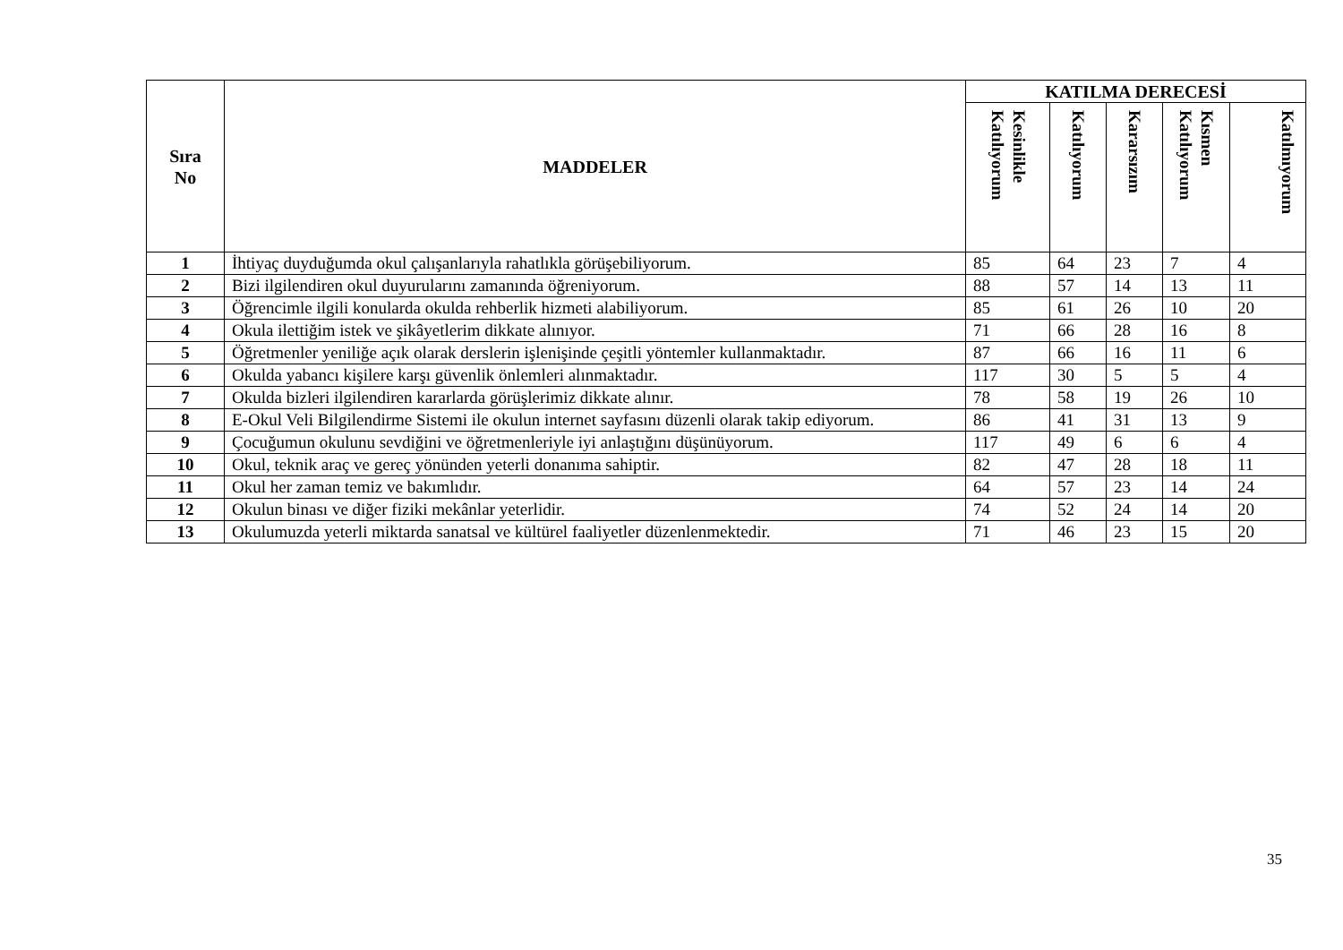| Sıra No | MADDELER | KATILMA DERECESİ | | | | |
| --- | --- | --- | --- | --- | --- | --- |
| | | Kesinlikle Katılıyorum | Katılıyorum | Kararsızım | Kısmen Katılıyorum | Katılmıyorum |
| 1 | İhtiyaç duyduğumda okul çalışanlarıyla rahatlıkla görüşebiliyorum. | 85 | 64 | 23 | 7 | 4 |
| 2 | Bizi ilgilendiren okul duyurularını zamanında öğreniyorum. | 88 | 57 | 14 | 13 | 11 |
| 3 | Öğrencimle ilgili konularda okulda rehberlik hizmeti alabiliyorum. | 85 | 61 | 26 | 10 | 20 |
| 4 | Okula ilettiğim istek ve şikâyetlerim dikkate alınıyor. | 71 | 66 | 28 | 16 | 8 |
| 5 | Öğretmenler yeniliğe açık olarak derslerin işlenişinde çeşitli yöntemler kullanmaktadır. | 87 | 66 | 16 | 11 | 6 |
| 6 | Okulda yabancı kişilere karşı güvenlik önlemleri alınmaktadır. | 117 | 30 | 5 | 5 | 4 |
| 7 | Okulda bizleri ilgilendiren kararlarda görüşlerimiz dikkate alınır. | 78 | 58 | 19 | 26 | 10 |
| 8 | E-Okul Veli Bilgilendirme Sistemi ile okulun internet sayfasını düzenli olarak takip ediyorum. | 86 | 41 | 31 | 13 | 9 |
| 9 | Çocuğumun okulunu sevdiğini ve öğretmenleriyle iyi anlaştığını düşünüyorum. | 117 | 49 | 6 | 6 | 4 |
| 10 | Okul, teknik araç ve gereç yönünden yeterli donanıma sahiptir. | 82 | 47 | 28 | 18 | 11 |
| 11 | Okul her zaman temiz ve bakımlıdır. | 64 | 57 | 23 | 14 | 24 |
| 12 | Okulun binası ve diğer fiziki mekânlar yeterlidir. | 74 | 52 | 24 | 14 | 20 |
| 13 | Okulumuzda yeterli miktarda sanatsal ve kültürel faaliyetler düzenlenmektedir. | 71 | 46 | 23 | 15 | 20 |
35